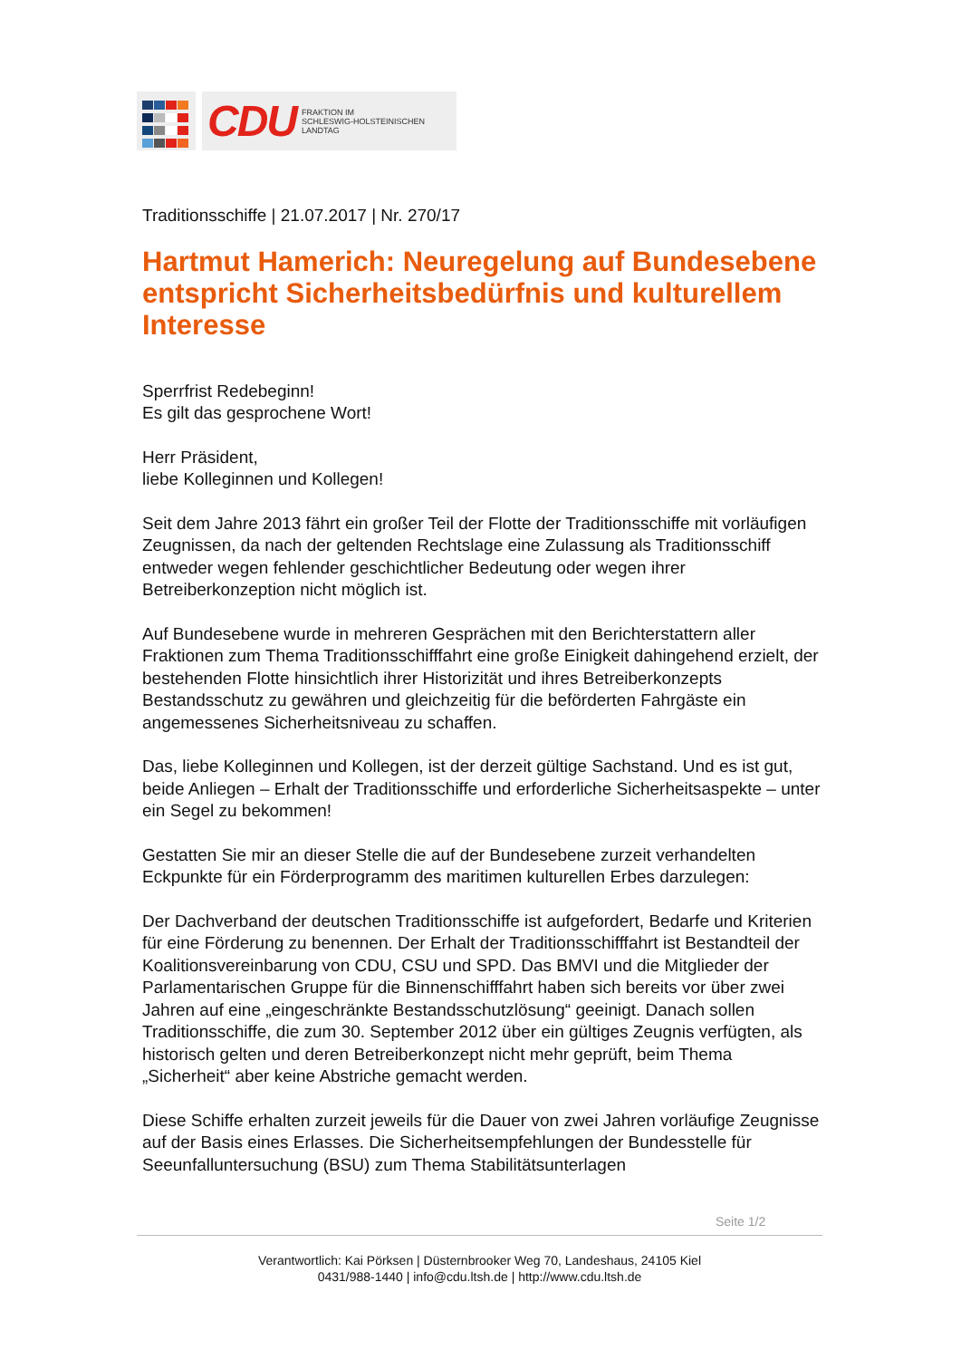CDU FRAKTION IM
SCHLESWIG-HOLSTEINISCHEN
LANDTAG
Traditionsschiffe | 21.07.2017 | Nr. 270/17
Hartmut Hamerich: Neuregelung auf Bundesebene entspricht Sicherheitsbedürfnis und kulturellem Interesse
Sperrfrist Redebeginn!
Es gilt das gesprochene Wort!
Herr Präsident,
liebe Kolleginnen und Kollegen!
Seit dem Jahre 2013 fährt ein großer Teil der Flotte der Traditionsschiffe mit vorläufigen Zeugnissen, da nach der geltenden Rechtslage eine Zulassung als Traditionsschiff entweder wegen fehlender geschichtlicher Bedeutung oder wegen ihrer Betreiberkonzeption nicht möglich ist.
Auf Bundesebene wurde in mehreren Gesprächen mit den Berichterstattern aller Fraktionen zum Thema Traditionsschifffahrt eine große Einigkeit dahingehend erzielt, der bestehenden Flotte hinsichtlich ihrer Historizität und ihres Betreiberkonzepts Bestandsschutz zu gewähren und gleichzeitig für die beförderten Fahrgäste ein angemessenes Sicherheitsniveau zu schaffen.
Das, liebe Kolleginnen und Kollegen, ist der derzeit gültige Sachstand. Und es ist gut, beide Anliegen – Erhalt der Traditionsschiffe und erforderliche Sicherheitsaspekte – unter ein Segel zu bekommen!
Gestatten Sie mir an dieser Stelle die auf der Bundesebene zurzeit verhandelten Eckpunkte für ein Förderprogramm des maritimen kulturellen Erbes darzulegen:
Der Dachverband der deutschen Traditionsschiffe ist aufgefordert, Bedarfe und Kriterien für eine Förderung zu benennen. Der Erhalt der Traditionsschifffahrt ist Bestandteil der Koalitionsvereinbarung von CDU, CSU und SPD. Das BMVI und die Mitglieder der Parlamentarischen Gruppe für die Binnenschifffahrt haben sich bereits vor über zwei Jahren auf eine „eingeschränkte Bestandsschutzlösung“ geeinigt. Danach sollen Traditionsschiffe, die zum 30. September 2012 über ein gültiges Zeugnis verfügten, als historisch gelten und deren Betreiberkonzept nicht mehr geprüft, beim Thema „Sicherheit“ aber keine Abstriche gemacht werden.
Diese Schiffe erhalten zurzeit jeweils für die Dauer von zwei Jahren vorläufige Zeugnisse auf der Basis eines Erlasses. Die Sicherheitsempfehlungen der Bundesstelle für Seeunfalluntersuchung (BSU) zum Thema Stabilitätsunterlagen
Seite 1/2
Verantwortlich: Kai Pörksen | Düsternbrooker Weg 70, Landeshaus, 24105 Kiel
0431/988-1440 | info@cdu.ltsh.de | http://www.cdu.ltsh.de